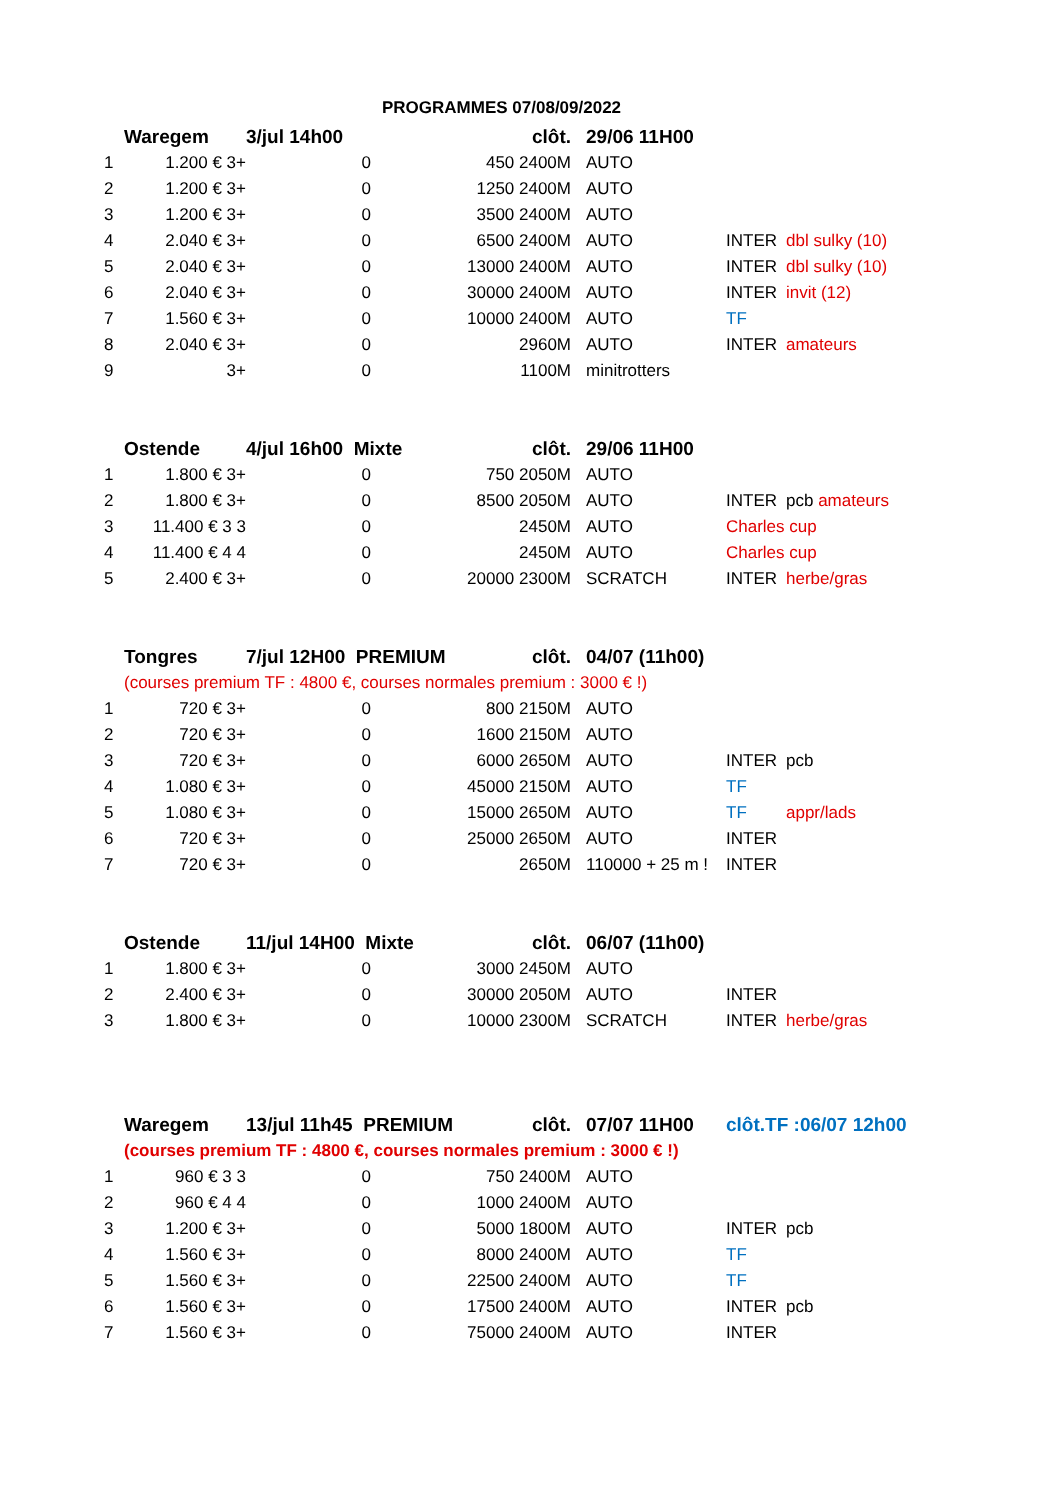PROGRAMMES 07/08/09/2022
| | Waregem | 3/jul 14h00 | | clôt. | | 29/06 11H00 | | |
| 1 | 1.200 € 3+ | 0 | 450 2400M | | | AUTO | | |
| 2 | 1.200 € 3+ | 0 | 1250 2400M | | | AUTO | | |
| 3 | 1.200 € 3+ | 0 | 3500 2400M | | | AUTO | | |
| 4 | 2.040 € 3+ | 0 | 6500 2400M | | | AUTO | INTER | dbl sulky (10) |
| 5 | 2.040 € 3+ | 0 | 13000 2400M | | | AUTO | INTER | dbl sulky (10) |
| 6 | 2.040 € 3+ | 0 | 30000 2400M | | | AUTO | INTER | invit (12) |
| 7 | 1.560 € 3+ | 0 | 10000 2400M | | | AUTO | TF | |
| 8 | 2.040 € 3+ | 0 | 2960M | | | AUTO | INTER | amateurs |
| 9 | 3+ | 0 | 1100M | | | minitrotters | | |
| | Ostende | 4/jul 16h00 Mixte | | clôt. | | 29/06 11H00 | | |
| 1 | 1.800 € 3+ | 0 | 750 2050M | | | AUTO | | |
| 2 | 1.800 € 3+ | 0 | 8500 2050M | | | AUTO | INTER | pcb amateurs |
| 3 | 11.400 € 3 3 | 0 | 2450M | | | AUTO | Charles cup | |
| 4 | 11.400 € 4 4 | 0 | 2450M | | | AUTO | Charles cup | |
| 5 | 2.400 € 3+ | 0 | 20000 2300M | | | SCRATCH | INTER | herbe/gras |
| | Tongres | 7/jul 12H00 PREMIUM | | clôt. | | 04/07 (11h00) | | |
| | (courses premium TF : 4800 €, courses normales premium : 3000 € !) | | | | | | | |
| 1 | 720 € 3+ | 0 | 800 2150M | | | AUTO | | |
| 2 | 720 € 3+ | 0 | 1600 2150M | | | AUTO | | |
| 3 | 720 € 3+ | 0 | 6000 2650M | | | AUTO | INTER | pcb |
| 4 | 1.080 € 3+ | 0 | 45000 2150M | | | AUTO | TF | |
| 5 | 1.080 € 3+ | 0 | 15000 2650M | | | AUTO | TF | appr/lads |
| 6 | 720 € 3+ | 0 | 25000 2650M | | | AUTO | INTER | |
| 7 | 720 € 3+ | 0 | 2650M | | | 110000 + 25 m ! | INTER | |
| | Ostende | 11/jul 14H00 Mixte | | clôt. | | 06/07 (11h00) | | |
| 1 | 1.800 € 3+ | 0 | 3000 2450M | | | AUTO | | |
| 2 | 2.400 € 3+ | 0 | 30000 2050M | | | AUTO | INTER | |
| 3 | 1.800 € 3+ | 0 | 10000 2300M | | | SCRATCH | INTER | herbe/gras |
| | Waregem | 13/jul 11h45 PREMIUM | | clôt. | | 07/07 11H00 | clôt.TF :06/07 12h00 | |
| | (courses premium TF : 4800 €, courses normales premium : 3000 € !) | | | | | | | |
| 1 | 960 € 3 3 | 0 | 750 2400M | | | AUTO | | |
| 2 | 960 € 4 4 | 0 | 1000 2400M | | | AUTO | | |
| 3 | 1.200 € 3+ | 0 | 5000 1800M | | | AUTO | INTER | pcb |
| 4 | 1.560 € 3+ | 0 | 8000 2400M | | | AUTO | TF | |
| 5 | 1.560 € 3+ | 0 | 22500 2400M | | | AUTO | TF | |
| 6 | 1.560 € 3+ | 0 | 17500 2400M | | | AUTO | INTER | pcb |
| 7 | 1.560 € 3+ | 0 | 75000 2400M | | | AUTO | INTER | |